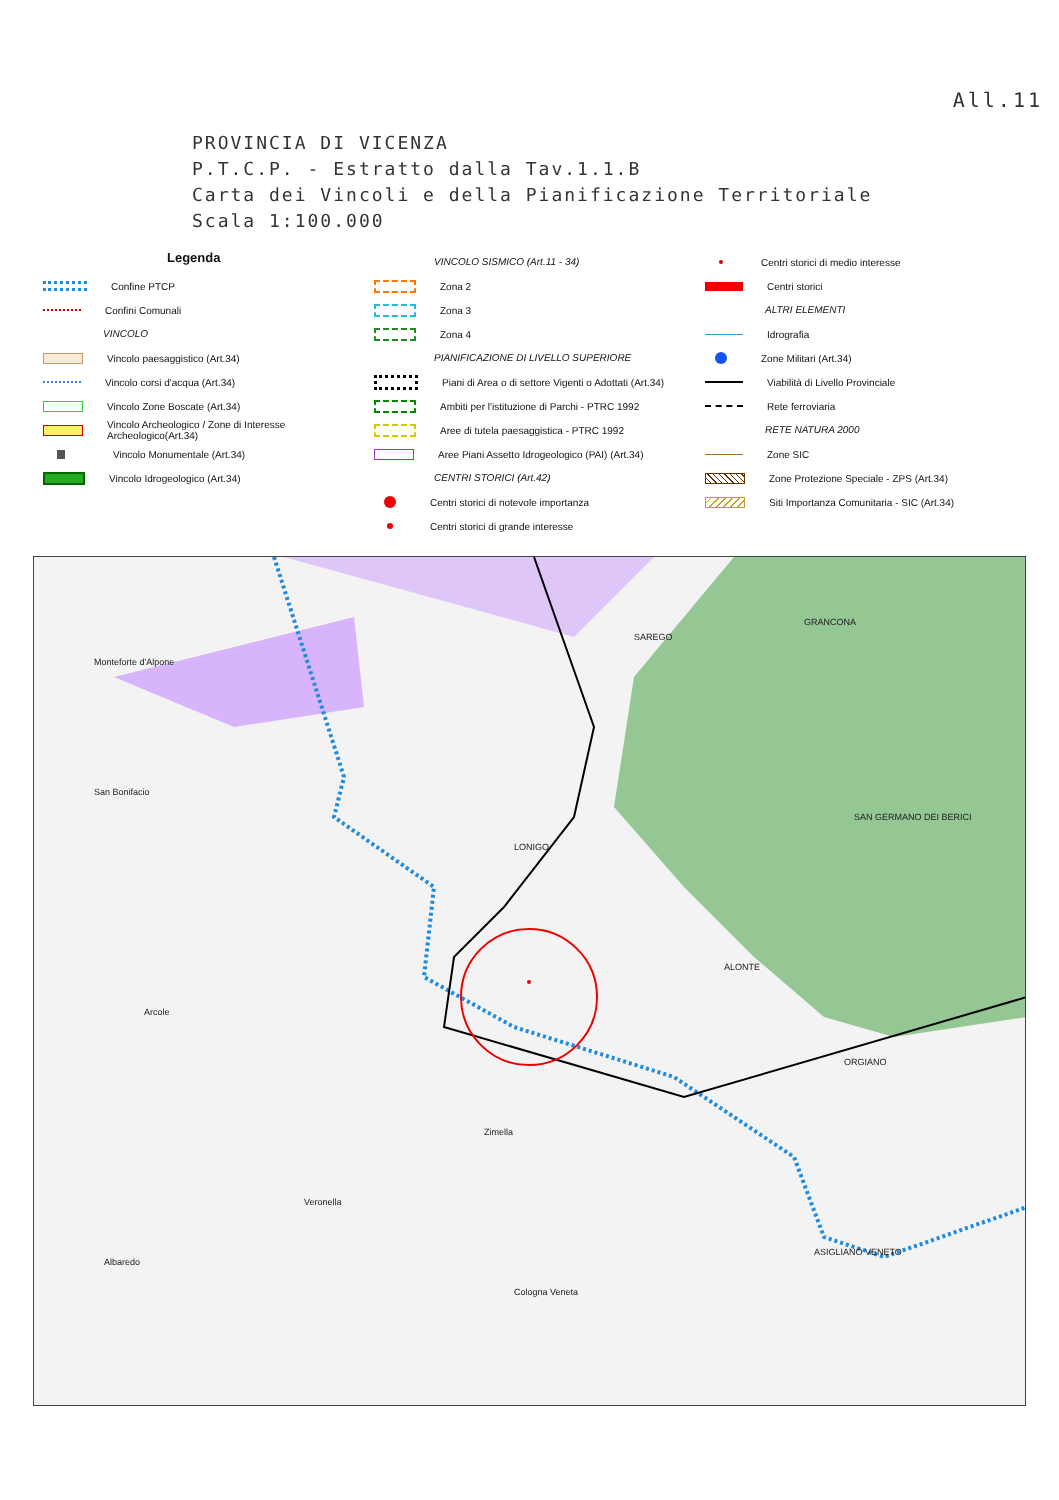All.11
PROVINCIA DI VICENZA
P.T.C.P. - Estratto dalla Tav.1.1.B
Carta dei Vincoli e della Pianificazione Territoriale
Scala 1:100.000
Legenda
Confine PTCP
Confini Comunali
VINCOLO
Vincolo paesaggistico (Art.34)
Vincolo corsi d'acqua (Art.34)
Vincolo Zone Boscate (Art.34)
Vincolo Archeologico / Zone di Interesse Archeologico(Art.34)
Vincolo Monumentale (Art.34)
Vincolo Idrogeologico (Art.34)
VINCOLO SISMICO (Art.11 - 34)
Zona 2
Zona 3
Zona 4
PIANIFICAZIONE DI LIVELLO SUPERIORE
Piani di Area o di settore Vigenti o Adottati (Art.34)
Ambiti per l'istituzione di Parchi - PTRC 1992
Aree di tutela paesaggistica - PTRC 1992
Aree Piani Assetto Idrogeologico (PAI) (Art.34)
CENTRI STORICI (Art.42)
Centri storici di notevole importanza
Centri storici di grande interesse
Centri storici di medio interesse
Centri storici
ALTRI ELEMENTI
Idrografia
Zone Militari (Art.34)
Viabilità di Livello Provinciale
Rete ferroviaria
RETE NATURA 2000
Zone SIC
Zone Protezione Speciale - ZPS (Art.34)
Siti Importanza Comunitaria - SIC (Art.34)
Monteforte d'Alpone
SAREGO
GRANCONA
San Bonifacio
SAN GERMANO DEI BERICI
LONIGO
ALONTE
Arcole
ORGIANO
Zimella
Veronella
ASIGLIANO VENETO
Albaredo
Cologna Veneta